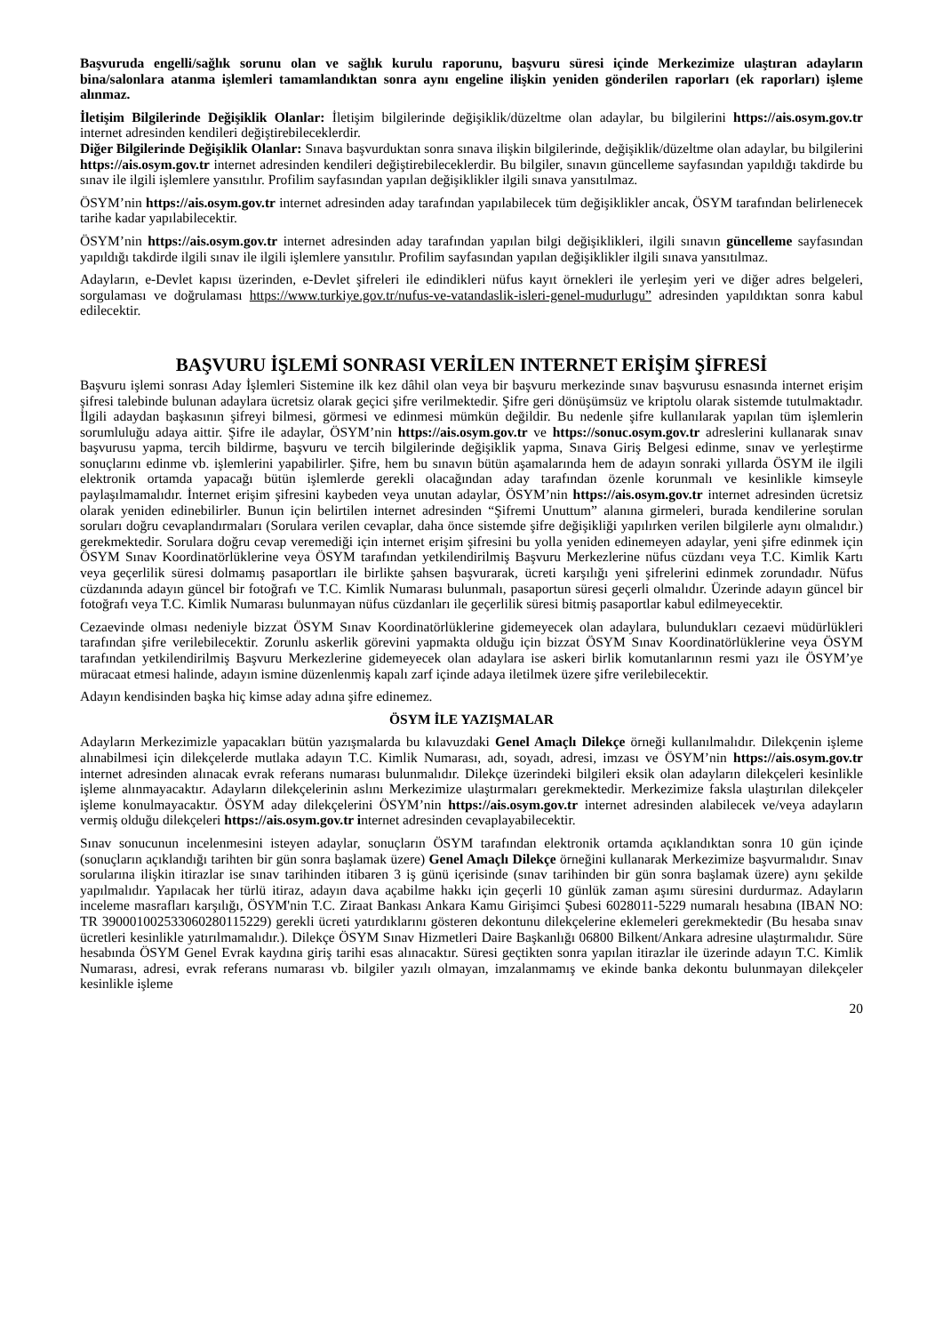Başvuruda engelli/sağlık sorunu olan ve sağlık kurulu raporunu, başvuru süresi içinde Merkezimize ulaştıran adayların bina/salonlara atanma işlemleri tamamlandıktan sonra aynı engeline ilişkin yeniden gönderilen raporları (ek raporları) işleme alınmaz.
İletişim Bilgilerinde Değişiklik Olanlar: İletişim bilgilerinde değişiklik/düzeltme olan adaylar, bu bilgilerini https://ais.osym.gov.tr internet adresinden kendileri değiştirebileceklerdir.
Diğer Bilgilerinde Değişiklik Olanlar: Sınava başvurduktan sonra sınava ilişkin bilgilerinde, değişiklik/düzeltme olan adaylar, bu bilgilerini https://ais.osym.gov.tr internet adresinden kendileri değiştirebileceklerdir. Bu bilgiler, sınavın güncelleme sayfasından yapıldığı takdirde bu sınav ile ilgili işlemlere yansıtılır. Profilim sayfasından yapılan değişiklikler ilgili sınava yansıtılmaz.
ÖSYM’nin https://ais.osym.gov.tr internet adresinden aday tarafından yapılabilecek tüm değişiklikler ancak, ÖSYM tarafından belirlenecek tarihe kadar yapılabilecektir.
ÖSYM’nin https://ais.osym.gov.tr internet adresinden aday tarafından yapılan bilgi değişiklikleri, ilgili sınavın güncelleme sayfasından yapıldığı takdirde ilgili sınav ile ilgili işlemlere yansıtılır. Profilim sayfasından yapılan değişiklikler ilgili sınava yansıtılmaz.
Adayların, e-Devlet kapısı üzerinden, e-Devlet şifreleri ile edindikleri nüfus kayıt örnekleri ile yerleşim yeri ve diğer adres belgeleri, sorgulaması ve doğrulaması https://www.turkiye.gov.tr/nufus-ve-vatandaslik-isleri-genel-mudurlugu” adresinden yapıldıktan sonra kabul edilecektir.
BAŞVURU İŞLEMİ SONRASI VERİLEN INTERNET ERİŞİM ŞİFRESİ
Başvuru işlemi sonrası Aday İşlemleri Sistemine ilk kez dâhil olan veya bir başvuru merkezinde sınav başvurusu esnasında internet erişim şifresi talebinde bulunan adaylara ücretsiz olarak geçici şifre verilmektedir. Şifre geri dönüşümsüz ve kriptolu olarak sistemde tutulmaktadır. İlgili adaydan başkasının şifreyi bilmesi, görmesi ve edinmesi mümkün değildir. Bu nedenle şifre kullanılarak yapılan tüm işlemlerin sorumluluğu adaya aittir. Şifre ile adaylar, ÖSYM’nin https://ais.osym.gov.tr ve https://sonuc.osym.gov.tr adreslerini kullanarak sınav başvurusu yapma, tercih bildirme, başvuru ve tercih bilgilerinde değişiklik yapma, Sınava Giriş Belgesi edinme, sınav ve yerleştirme sonuçlarını edinme vb. işlemlerini yapabilirler. Şifre, hem bu sınavın bütün aşamalarında hem de adayın sonraki yıllarda ÖSYM ile ilgili elektronik ortamda yapacağı bütün işlemlerde gerekli olacağından aday tarafından özenle korunmalı ve kesinlikle kimseyle paylaşılmamalıdır. İnternet erişim şifresini kaybeden veya unutan adaylar, ÖSYM’nin https://ais.osym.gov.tr internet adresinden ücretsiz olarak yeniden edinebilirler. Bunun için belirtilen internet adresinden “Şifremi Unuttum” alanına girmeleri, burada kendilerine sorulan soruları doğru cevaplandırmaları (Sorulara verilen cevaplar, daha önce sistemde şifre değişikliği yapılırken verilen bilgilerle aynı olmalıdır.) gerekmektedir. Sorulara doğru cevap veremediği için internet erişim şifresini bu yolla yeniden edinemeyen adaylar, yeni şifre edinmek için ÖSYM Sınav Koordinatörlüklerine veya ÖSYM tarafından yetkilendirilmiş Başvuru Merkezlerine nüfus cüzdanı veya T.C. Kimlik Kartı veya geçerlilik süresi dolmamış pasaportları ile birlikte şahsen başvurarak, ücreti karşılığı yeni şifrelerini edinmek zorundadır. Nüfus cüzdanında adayın güncel bir fotoğrafı ve T.C. Kimlik Numarası bulunmalı, pasaportun süresi geçerli olmalıdır. Üzerinde adayın güncel bir fotoğrafı veya T.C. Kimlik Numarası bulunmayan nüfus cüzdanları ile geçerlilik süresi bitmiş pasaportlar kabul edilmeyecektir.
Cezaevinde olması nedeniyle bizzat ÖSYM Sınav Koordinatörlüklerine gidemeyecek olan adaylara, bulundukları cezaevi müdürlükleri tarafından şifre verilebilecektir. Zorunlu askerlik görevini yapmakta olduğu için bizzat ÖSYM Sınav Koordinatörlüklerine veya ÖSYM tarafından yetkilendirilmiş Başvuru Merkezlerine gidemeyecek olan adaylara ise askeri birlik komutanlarının resmi yazı ile ÖSYM’ye müracaat etmesi halinde, adayın ismine düzenlenmiş kapalı zarf içinde adaya iletilmek üzere şifre verilebilecektir.
Adayın kendisinden başka hiç kimse aday adına şifre edinemez.
ÖSYM İLE YAZIŞMALAR
Adayların Merkezimizle yapacakları bütün yazışmalarda bu kılavuzdaki Genel Amaçlı Dilekçe örneği kullanılmalıdır. Dilekçenin işleme alınabilmesi için dilekçelerde mutlaka adayın T.C. Kimlik Numarası, adı, soyadı, adresi, imzası ve ÖSYM’nin https://ais.osym.gov.tr internet adresinden alınacak evrak referans numarası bulunmalıdır. Dilekçe üzerindeki bilgileri eksik olan adayların dilekçeleri kesinlikle işleme alınmayacaktır. Adayların dilekçelerinin aslını Merkezimize ulaştırmaları gerekmektedir. Merkezimize faksla ulaştırılan dilekçeler işleme konulmayacaktır. ÖSYM aday dilekçelerini ÖSYM’nin https://ais.osym.gov.tr internet adresinden alabilecek ve/veya adayların vermiş olduğu dilekçeleri https://ais.osym.gov.tr internet adresinden cevaplayabilecektir.
Sınav sonucunun incelenmesini isteyen adaylar, sonuçların ÖSYM tarafından elektronik ortamda açıklandıktan sonra 10 gün içinde (sonuçların açıklandığı tarihten bir gün sonra başlamak üzere) Genel Amaçlı Dilekçe örneğini kullanarak Merkezimize başvurmalıdır. Sınav sorularına ilişkin itirazlar ise sınav tarihinden itibaren 3 iş günü içerisinde (sınav tarihinden bir gün sonra başlamak üzere) aynı şekilde yapılmalıdır. Yapılacak her türlü itiraz, adayın dava açabilme hakkı için geçerli 10 günlük zaman aşımı süresini durdurmaz. Adayların inceleme masrafları karşılığı, ÖSYM'nin T.C. Ziraat Bankası Ankara Kamu Girişimci Şubesi 6028011-5229 numaralı hesabına (IBAN NO: TR 390001002533060280115229) gerekli ücreti yatırdıklarını gösteren dekontunu dilekçelerine eklemeleri gerekmektedir (Bu hesaba sınav ücretleri kesinlikle yatırılmamalıdır.). Dilekçe ÖSYM Sınav Hizmetleri Daire Başkanlığı 06800 Bilkent/Ankara adresine ulaştırmalıdır. Süre hesabında ÖSYM Genel Evrak kaydına giriş tarihi esas alınacaktır. Süresi geçtikten sonra yapılan itirazlar ile üzerinde adayın T.C. Kimlik Numarası, adresi, evrak referans numarası vb. bilgiler yazılı olmayan, imzalanmamış ve ekinde banka dekontu bulunmayan dilekçeler kesinlikle işleme
20